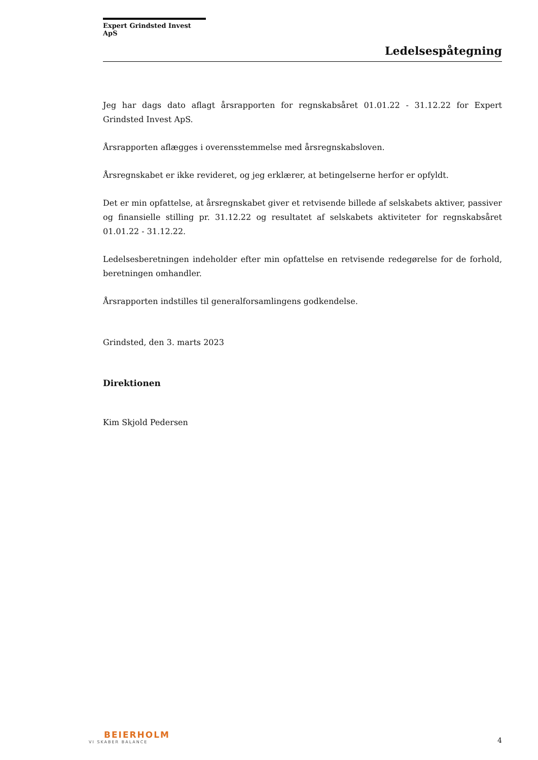Expert Grindsted Invest ApS
Ledelsespåtegning
Jeg har dags dato aflagt årsrapporten for regnskabsåret 01.01.22 - 31.12.22 for Expert Grindsted Invest ApS.
Årsrapporten aflægges i overensstemmelse med årsregnskabsloven.
Årsregnskabet er ikke revideret, og jeg erklærer, at betingelserne herfor er opfyldt.
Det er min opfattelse, at årsregnskabet giver et retvisende billede af selskabets aktiver, passiver og finansielle stilling pr. 31.12.22 og resultatet af selskabets aktiviteter for regnskabsåret 01.01.22 - 31.12.22.
Ledelsesberetningen indeholder efter min opfattelse en retvisende redegørelse for de forhold, beretningen omhandler.
Årsrapporten indstilles til generalforsamlingens godkendelse.
Grindsted, den 3. marts 2023
Direktionen
Kim Skjold Pedersen
BEIERHOLM
VI SKABER BALANCE
4